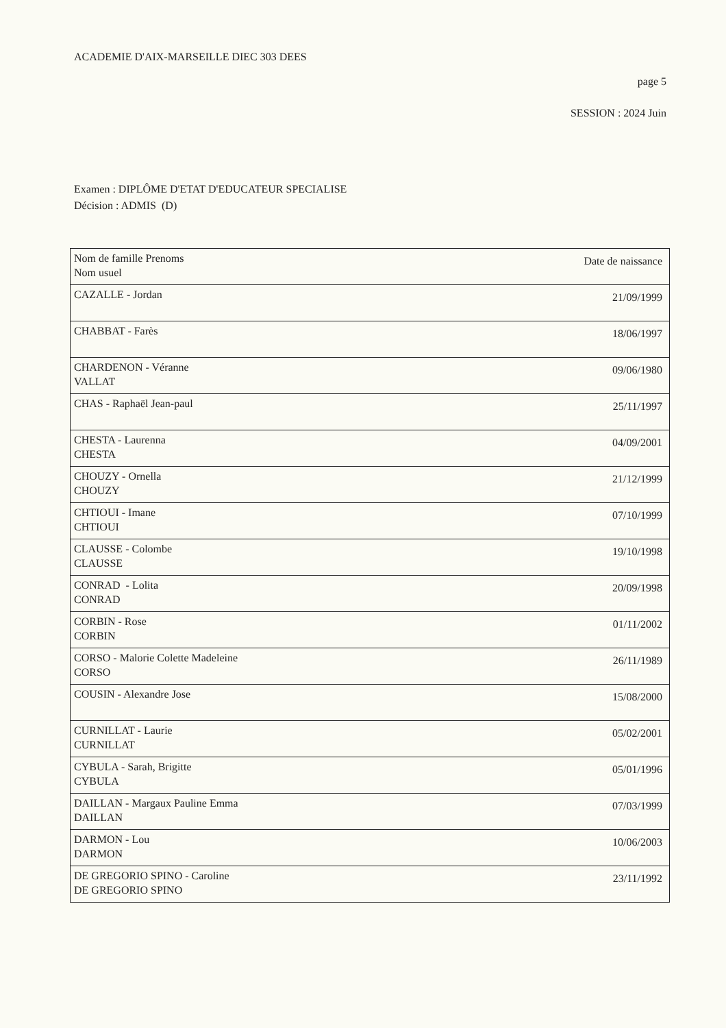ACADEMIE D'AIX-MARSEILLE DIEC 303 DEES
page 5
SESSION : 2024 Juin
Examen : DIPLÔME D'ETAT D'EDUCATEUR SPECIALISE
Décision : ADMIS (D)
| Nom de famille Prenoms Nom usuel | Date de naissance |
| --- | --- |
| CAZALLE - Jordan | 21/09/1999 |
| CHABBAT - Farès | 18/06/1997 |
| CHARDENON - Véranne VALLAT | 09/06/1980 |
| CHAS - Raphaël Jean-paul | 25/11/1997 |
| CHESTA - Laurenna CHESTA | 04/09/2001 |
| CHOUZY - Ornella CHOUZY | 21/12/1999 |
| CHTIOUI - Imane CHTIOUI | 07/10/1999 |
| CLAUSSE - Colombe CLAUSSE | 19/10/1998 |
| CONRAD - Lolita CONRAD | 20/09/1998 |
| CORBIN - Rose CORBIN | 01/11/2002 |
| CORSO - Malorie Colette Madeleine CORSO | 26/11/1989 |
| COUSIN - Alexandre Jose | 15/08/2000 |
| CURNILLAT - Laurie CURNILLAT | 05/02/2001 |
| CYBULA - Sarah, Brigitte CYBULA | 05/01/1996 |
| DAILLAN - Margaux Pauline Emma DAILLAN | 07/03/1999 |
| DARMON - Lou DARMON | 10/06/2003 |
| DE GREGORIO SPINO - Caroline DE GREGORIO SPINO | 23/11/1992 |